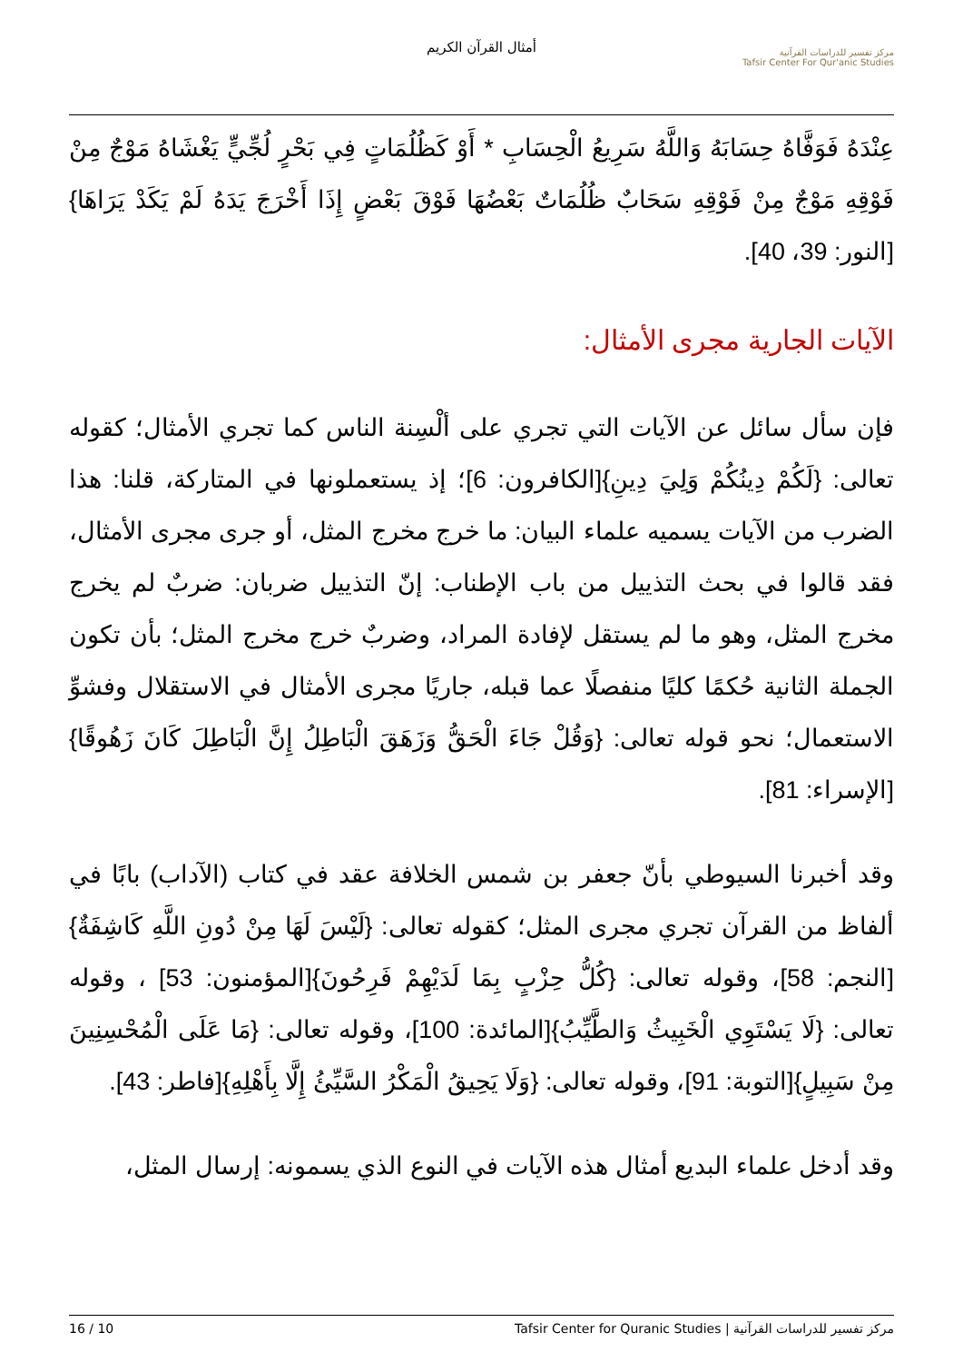أمثال القرآن الكريم
مركز تفسير للدراسات القرآنية
Tafsir Center For Qur'anic Studies
عِنْدَهُ فَوَفَّاهُ حِسَابَهُ وَاللَّهُ سَرِيعُ الْحِسَابِ * أَوْ كَظُلُمَاتٍ فِي بَحْرٍ لُجِّيٍّ يَغْشَاهُ مَوْجٌ مِنْ فَوْقِهِ مَوْجٌ مِنْ فَوْقِهِ سَحَابٌ ظُلُمَاتٌ بَعْضُهَا فَوْقَ بَعْضٍ إِذَا أَخْرَجَ يَدَهُ لَمْ يَكَدْ يَرَاهَا}[النور: 39، 40].
الآيات الجارية مجرى الأمثال:
فإن سأل سائل عن الآيات التي تجري على ألْسِنة الناس كما تجري الأمثال؛ كقوله تعالى: {لَكُمْ دِينُكُمْ وَلِيَ دِينِ}[الكافرون: 6]؛ إذ يستعملونها في المتاركة، قلنا: هذا الضرب من الآيات يسميه علماء البيان: ما خرج مخرج المثل، أو جرى مجرى الأمثال، فقد قالوا في بحث التذييل من باب الإطناب: إنّ التذييل ضربان: ضربٌ لم يخرج مخرج المثل، وهو ما لم يستقل لإفادة المراد، وضربٌ خرج مخرج المثل؛ بأن تكون الجملة الثانية حُكمًا كليًا منفصلًا عما قبله، جاريًا مجرى الأمثال في الاستقلال وفشوِّ الاستعمال؛ نحو قوله تعالى: {وَقُلْ جَاءَ الْحَقُّ وَزَهَقَ الْبَاطِلُ إِنَّ الْبَاطِلَ كَانَ زَهُوقًا}[الإسراء: 81].
وقد أخبرنا السيوطي بأنّ جعفر بن شمس الخلافة عقد في كتاب (الآداب) بابًا في ألفاظ من القرآن تجري مجرى المثل؛ كقوله تعالى: {لَيْسَ لَهَا مِنْ دُونِ اللَّهِ كَاشِفَةٌ}[النجم: 58]، وقوله تعالى: {كُلُّ حِزْبٍ بِمَا لَدَيْهِمْ فَرِحُونَ}[المؤمنون: 53] ، وقوله تعالى: {لَا يَسْتَوِي الْخَبِيثُ وَالطَّيِّبُ}[المائدة: 100]، وقوله تعالى: {مَا عَلَى الْمُحْسِنِينَ مِنْ سَبِيلٍ}[التوبة: 91]، وقوله تعالى: {وَلَا يَحِيقُ الْمَكْرُ السَّيِّئُ إِلَّا بِأَهْلِهِ}[فاطر: 43].
وقد أدخل علماء البديع أمثال هذه الآيات في النوع الذي يسمونه: إرسال المثل،
مركز تفسير للدراسات القرآنية | Tafsir Center for Quranic Studies 10 / 16